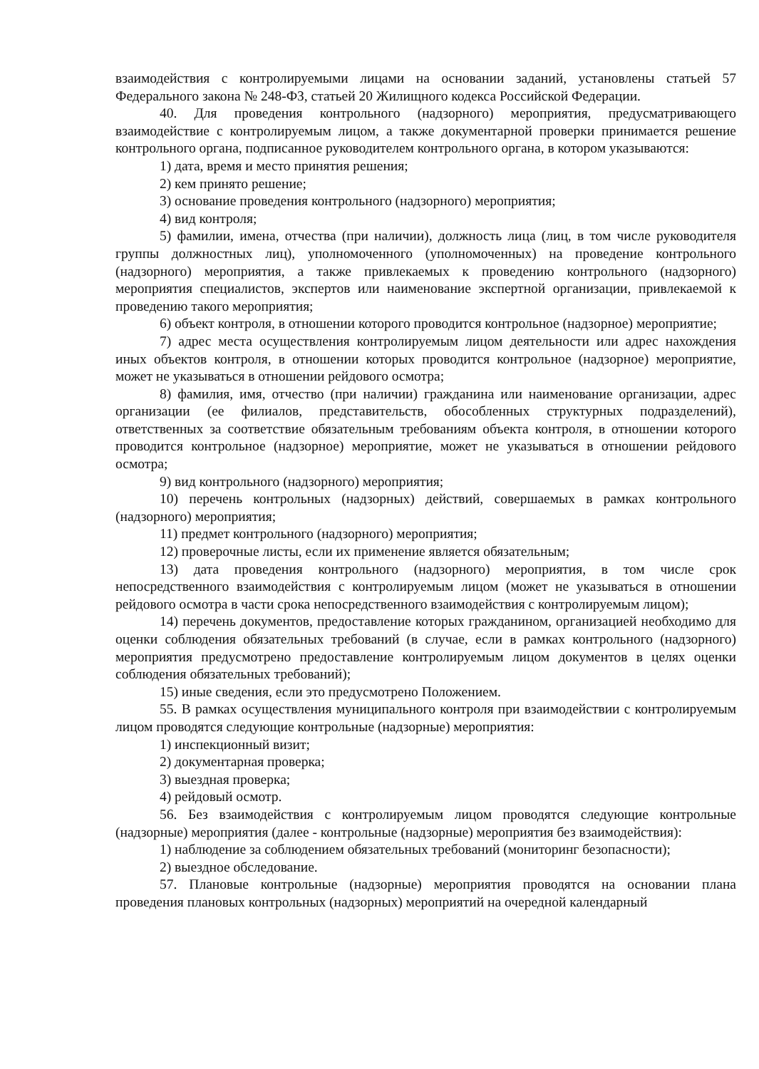взаимодействия с контролируемыми лицами на основании заданий, установлены статьей 57 Федерального закона № 248-ФЗ, статьей 20 Жилищного кодекса Российской Федерации.
40. Для проведения контрольного (надзорного) мероприятия, предусматривающего взаимодействие с контролируемым лицом, а также документарной проверки принимается решение контрольного органа, подписанное руководителем контрольного органа, в котором указываются:
1) дата, время и место принятия решения;
2) кем принято решение;
3) основание проведения контрольного (надзорного) мероприятия;
4) вид контроля;
5) фамилии, имена, отчества (при наличии), должность лица (лиц, в том числе руководителя группы должностных лиц), уполномоченного (уполномоченных) на проведение контрольного (надзорного) мероприятия, а также привлекаемых к проведению контрольного (надзорного) мероприятия специалистов, экспертов или наименование экспертной организации, привлекаемой к проведению такого мероприятия;
6) объект контроля, в отношении которого проводится контрольное (надзорное) мероприятие;
7) адрес места осуществления контролируемым лицом деятельности или адрес нахождения иных объектов контроля, в отношении которых проводится контрольное (надзорное) мероприятие, может не указываться в отношении рейдового осмотра;
8) фамилия, имя, отчество (при наличии) гражданина или наименование организации, адрес организации (ее филиалов, представительств, обособленных структурных подразделений), ответственных за соответствие обязательным требованиям объекта контроля, в отношении которого проводится контрольное (надзорное) мероприятие, может не указываться в отношении рейдового осмотра;
9) вид контрольного (надзорного) мероприятия;
10) перечень контрольных (надзорных) действий, совершаемых в рамках контрольного (надзорного) мероприятия;
11) предмет контрольного (надзорного) мероприятия;
12) проверочные листы, если их применение является обязательным;
13) дата проведения контрольного (надзорного) мероприятия, в том числе срок непосредственного взаимодействия с контролируемым лицом (может не указываться в отношении рейдового осмотра в части срока непосредственного взаимодействия с контролируемым лицом);
14) перечень документов, предоставление которых гражданином, организацией необходимо для оценки соблюдения обязательных требований (в случае, если в рамках контрольного (надзорного) мероприятия предусмотрено предоставление контролируемым лицом документов в целях оценки соблюдения обязательных требований);
15) иные сведения, если это предусмотрено Положением.
55. В рамках осуществления муниципального контроля при взаимодействии с контролируемым лицом проводятся следующие контрольные (надзорные) мероприятия:
1) инспекционный визит;
2) документарная проверка;
3) выездная проверка;
4) рейдовый осмотр.
56. Без взаимодействия с контролируемым лицом проводятся следующие контрольные (надзорные) мероприятия (далее - контрольные (надзорные) мероприятия без взаимодействия):
1) наблюдение за соблюдением обязательных требований (мониторинг безопасности);
2) выездное обследование.
57. Плановые контрольные (надзорные) мероприятия проводятся на основании плана проведения плановых контрольных (надзорных) мероприятий на очередной календарный